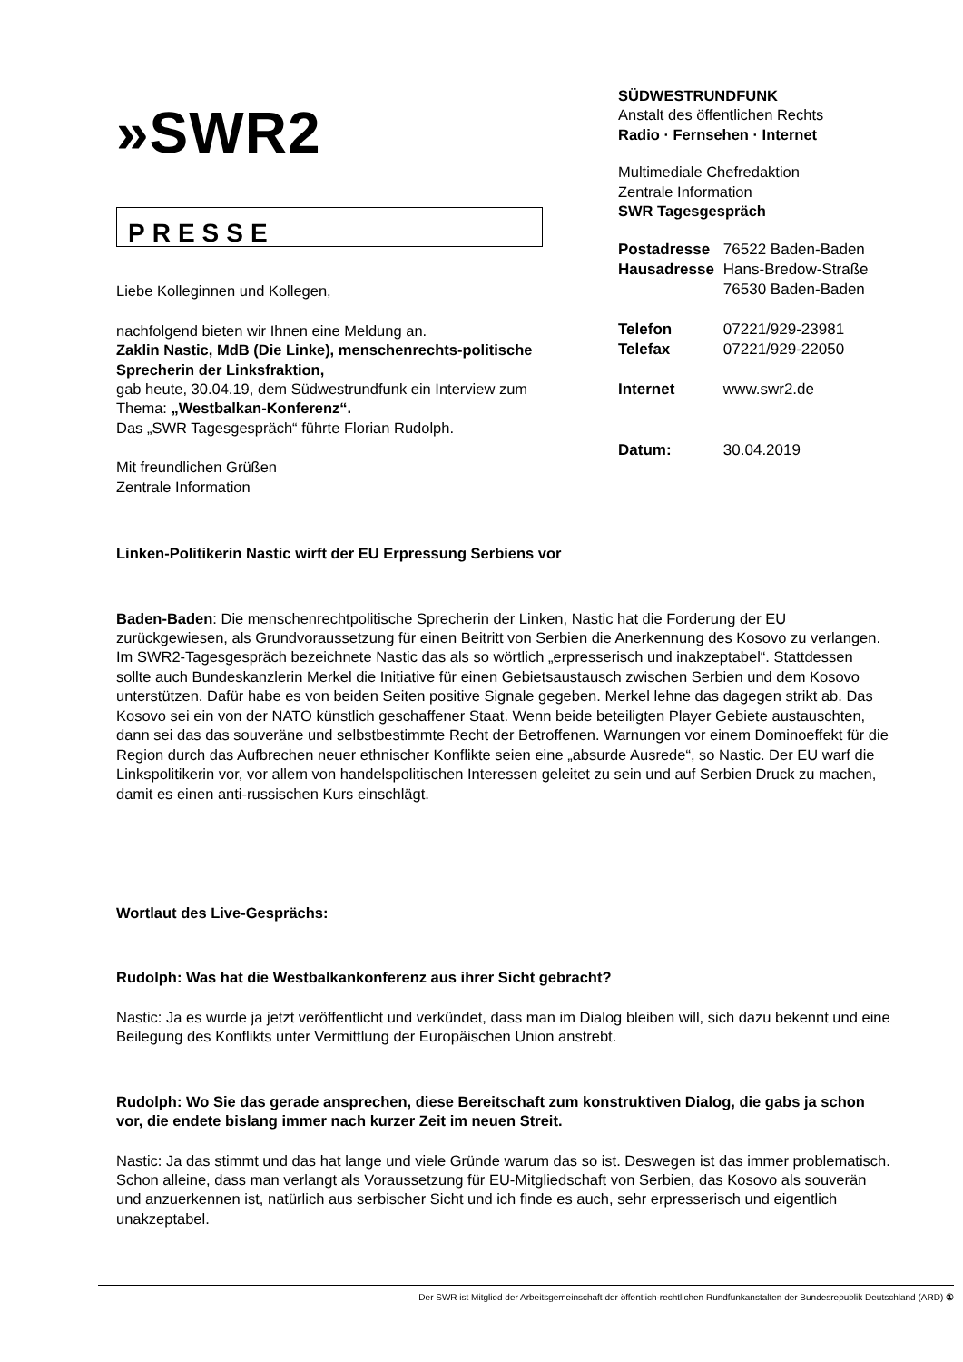»SWR2
PRESSE
Liebe Kolleginnen und Kollegen,
nachfolgend bieten wir Ihnen eine Meldung an.
Zaklin Nastic, MdB (Die Linke), menschenrechts-politische Sprecherin der Linksfraktion,
gab heute, 30.04.19, dem Südwestrundfunk ein Interview zum Thema: „Westbalkan-Konferenz“.
Das „SWR Tagesgespräch“ führte Florian Rudolph.
Mit freundlichen Grüßen
Zentrale Information
SÜDWESTRUNDFUNK
Anstalt des öffentlichen Rechts
Radio · Fernsehen · Internet
Multimediale Chefredaktion
Zentrale Information
SWR Tagesgespräch
| Postadresse | 76522 Baden-Baden |
| Hausadresse | Hans-Bredow-Straße 76530 Baden-Baden |
| Telefon | 07221/929-23981 |
| Telefax | 07221/929-22050 |
| Internet | www.swr2.de |
| Datum: | 30.04.2019 |
Linken-Politikerin Nastic wirft der EU Erpressung Serbiens vor
Baden-Baden: Die menschenrechtpolitische Sprecherin der Linken, Nastic hat die Forderung der EU zurückgewiesen, als Grundvoraussetzung für einen Beitritt von Serbien die Anerkennung des Kosovo zu verlangen. Im SWR2-Tagesgespräch bezeichnete Nastic das als so wörtlich „erpresserisch und inakzeptabel“. Stattdessen sollte auch Bundeskanzlerin Merkel die Initiative für einen Gebietsaustausch zwischen Serbien und dem Kosovo unterstützen. Dafür habe es von beiden Seiten positive Signale gegeben. Merkel lehne das dagegen strikt ab. Das Kosovo sei ein von der NATO künstlich geschaffener Staat. Wenn beide beteiligten Player Gebiete austauschten, dann sei das das souveräne und selbstbestimmte Recht der Betroffenen. Warnungen vor einem Dominoeffekt für die Region durch das Aufbrechen neuer ethnischer Konflikte seien eine „absurde Ausrede“, so Nastic. Der EU warf die Linkspolitikerin vor, vor allem von handelspolitischen Interessen geleitet zu sein und auf Serbien Druck zu machen, damit es einen anti-russischen Kurs einschlägt.
Wortlaut des Live-Gesprächs:
Rudolph: Was hat die Westbalkankonferenz aus ihrer Sicht gebracht?
Nastic: Ja es wurde ja jetzt veröffentlicht und verkündet, dass man im Dialog bleiben will, sich dazu bekennt und eine Beilegung des Konflikts unter Vermittlung der Europäischen Union anstrebt.
Rudolph: Wo Sie das gerade ansprechen, diese Bereitschaft zum konstruktiven Dialog, die gabs ja schon vor, die endete bislang immer nach kurzer Zeit im neuen Streit.
Nastic: Ja das stimmt und das hat lange und viele Gründe warum das so ist. Deswegen ist das immer problematisch. Schon alleine, dass man verlangt als Voraussetzung für EU-Mitgliedschaft von Serbien, das Kosovo als souverän und anzuerkennen ist, natürlich aus serbischer Sicht und ich finde es auch, sehr erpresserisch und eigentlich unakzeptabel.
Der SWR ist Mitglied der Arbeitsgemeinschaft der öffentlich-rechtlichen Rundfunkanstalten der Bundesrepublik Deutschland (ARD) ①